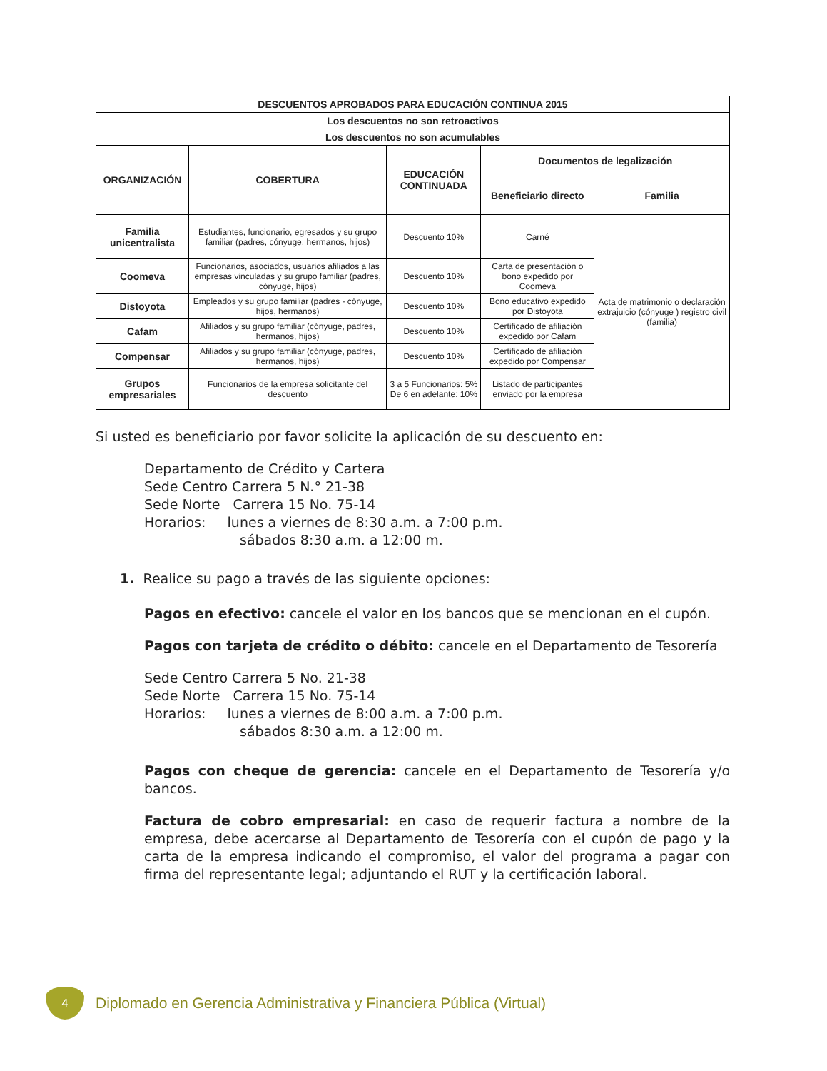| DESCUENTOS APROBADOS PARA EDUCACIÓN CONTINUA 2015 | | | | |
| --- | --- | --- | --- | --- |
| Los descuentos no son retroactivos | | | | |
| Los descuentos no son acumulables | | | | |
| ORGANIZACIÓN | COBERTURA | EDUCACIÓN CONTINUADA | Documentos de legalización | |
| | | | Beneficiario directo | Familia |
| Familia unicentralista | Estudiantes, funcionario, egresados y su grupo familiar (padres, cónyuge, hermanos, hijos) | Descuento 10% | Carné | Acta de matrimonio o declaración extrajuicio (cónyuge ) registro civil (familia) |
| Coomeva | Funcionarios, asociados, usuarios afiliados a las empresas vinculadas y su grupo familiar (padres, cónyuge, hijos) | Descuento 10% | Carta de presentación o bono expedido por Coomeva | |
| Distoyota | Empleados y su grupo familiar (padres - cónyuge, hijos, hermanos) | Descuento 10% | Bono educativo expedido por Distoyota | |
| Cafam | Afiliados y su grupo familiar (cónyuge, padres, hermanos, hijos) | Descuento 10% | Certificado de afiliación expedido por Cafam | |
| Compensar | Afiliados y su grupo familiar (cónyuge, padres, hermanos, hijos) | Descuento 10% | Certificado de afiliación expedido por Compensar | |
| Grupos empresariales | Funcionarios de la empresa solicitante del descuento | 3 a 5 Funcionarios: 5% De 6 en adelante: 10% | Listado de participantes enviado por la empresa | |
Si usted es beneficiario por favor solicite la aplicación de su descuento en:
Departamento de Crédito y Cartera
Sede Centro Carrera 5 N.° 21-38
Sede Norte Carrera 15 No. 75-14
Horarios: lunes a viernes de 8:30 a.m. a 7:00 p.m.
sábados 8:30 a.m. a 12:00 m.
1. Realice su pago a través de las siguiente opciones:
Pagos en efectivo: cancele el valor en los bancos que se mencionan en el cupón.
Pagos con tarjeta de crédito o débito: cancele en el Departamento de Tesorería
Sede Centro Carrera 5 No. 21-38
Sede Norte Carrera 15 No. 75-14
Horarios: lunes a viernes de 8:00 a.m. a 7:00 p.m.
sábados 8:30 a.m. a 12:00 m.
Pagos con cheque de gerencia: cancele en el Departamento de Tesorería y/o bancos.
Factura de cobro empresarial: en caso de requerir factura a nombre de la empresa, debe acercarse al Departamento de Tesorería con el cupón de pago y la carta de la empresa indicando el compromiso, el valor del programa a pagar con firma del representante legal; adjuntando el RUT y la certificación laboral.
4
Diplomado en Gerencia Administrativa y Financiera Pública (Virtual)